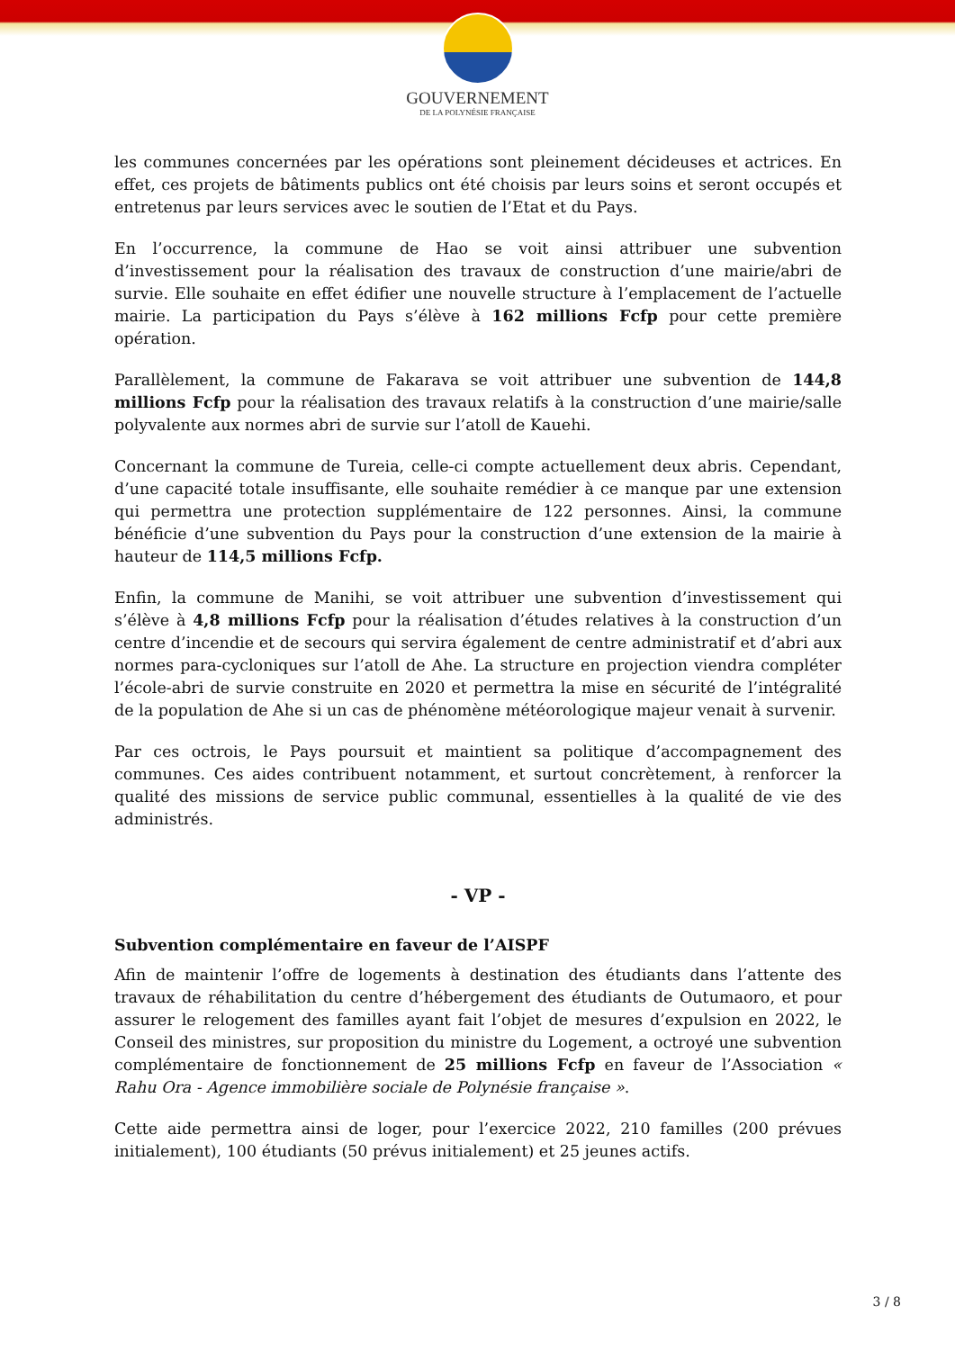GOUVERNEMENT
DE LA POLYNÉSIE FRANÇAISE
les communes concernées par les opérations sont pleinement décideuses et actrices. En effet, ces projets de bâtiments publics ont été choisis par leurs soins et seront occupés et entretenus par leurs services avec le soutien de l’Etat et du Pays.
En l’occurrence, la commune de Hao se voit ainsi attribuer une subvention d’investissement pour la réalisation des travaux de construction d’une mairie/abri de survie. Elle souhaite en effet édifier une nouvelle structure à l’emplacement de l’actuelle mairie. La participation du Pays s’élève à 162 millions Fcfp pour cette première opération.
Parallèlement, la commune de Fakarava se voit attribuer une subvention de 144,8 millions Fcfp pour la réalisation des travaux relatifs à la construction d’une mairie/salle polyvalente aux normes abri de survie sur l’atoll de Kauehi.
Concernant la commune de Tureia, celle-ci compte actuellement deux abris. Cependant, d’une capacité totale insuffisante, elle souhaite remédier à ce manque par une extension qui permettra une protection supplémentaire de 122 personnes. Ainsi, la commune bénéficie d’une subvention du Pays pour la construction d’une extension de la mairie à hauteur de 114,5 millions Fcfp.
Enfin, la commune de Manihi, se voit attribuer une subvention d’investissement qui s’élève à 4,8 millions Fcfp pour la réalisation d’études relatives à la construction d’un centre d’incendie et de secours qui servira également de centre administratif et d’abri aux normes para-cycloniques sur l’atoll de Ahe. La structure en projection viendra compléter l’école-abri de survie construite en 2020 et permettra la mise en sécurité de l’intégralité de la population de Ahe si un cas de phénomène météorologique majeur venait à survenir.
Par ces octrois, le Pays poursuit et maintient sa politique d’accompagnement des communes. Ces aides contribuent notamment, et surtout concrètement, à renforcer la qualité des missions de service public communal, essentielles à la qualité de vie des administrés.
- VP -
Subvention complémentaire en faveur de l’AISPF
Afin de maintenir l’offre de logements à destination des étudiants dans l’attente des travaux de réhabilitation du centre d’hébergement des étudiants de Outumaoro, et pour assurer le relogement des familles ayant fait l’objet de mesures d’expulsion en 2022, le Conseil des ministres, sur proposition du ministre du Logement, a octroyé une subvention complémentaire de fonctionnement de 25 millions Fcfp en faveur de l’Association « Rahu Ora - Agence immobilière sociale de Polynésie française ».
Cette aide permettra ainsi de loger, pour l’exercice 2022, 210 familles (200 prévues initialement), 100 étudiants (50 prévus initialement) et 25 jeunes actifs.
3 / 8